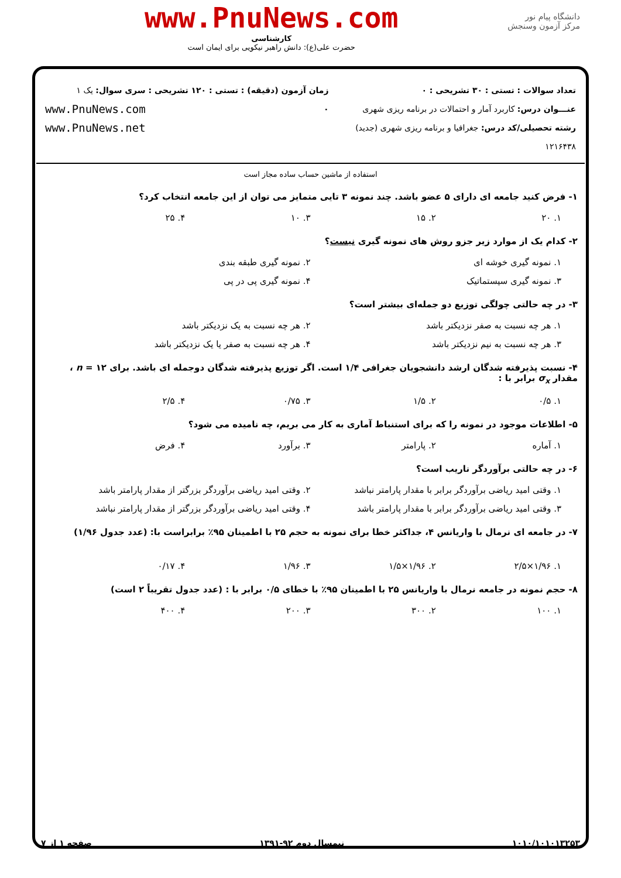دانشگاه پیام نور
مرکز آزمون وسنجش
www.PnuNews.com
کارشناسی
حضرت علی(ع): دانش راهبر نیکویی برای ایمان است
تعداد سوالات : تستی : ۳۰ تشریحی : ۰
عنـــوان درس: کاربرد آمار و احتمالات در برنامه ریزی شهری
رشته تحصیلی/کد درس: جغرافیا و برنامه ریزی شهری (جدید) ۱۲۱۶۴۳۸
زمان آزمون (دقیقه) : تستی : ۱۲۰ تشریحی : ۰
سری سوال: یک ۱
www.PnuNews.com
www.PnuNews.net
استفاده از ماشین حساب ساده مجاز است
۱- فرض کنید جامعه ای دارای ۵ عضو باشد. چند نمونه ۳ تایی متمایز می توان از این جامعه انتخاب کرد؟
۱. ۲۰ ۲. ۱۵ ۳. ۱۰ ۴. ۲۵
۲- کدام یک از موارد زیر جزو روش های نمونه گیری نیست؟
۱. نمونه گیری خوشه ای ۲. نمونه گیری طبقه بندی
۳. نمونه گیری سیستماتیک ۴. نمونه گیری پی در پی
۳- در چه حالتی چولگی توزیع دو جمله‌ای بیشتر است؟
۱. هر چه نسبت به صفر نزدیکتر باشد ۲. هر چه نسبت به یک نزدیکتر باشد
۳. هر چه نسبت به نیم نزدیکتر باشد ۴. هر چه نسبت به صفر یا یک نزدیکتر باشد
۴- نسبت پذیرفته شدگان ارشد دانشجویان جغرافی ۱/۴ است. اگر توزیع پذیرفته شدگان دوجمله ای باشد. برای n = ۱۲ ،
مقدار σ<sub>x</sub> برابر با :
۱. ۰/۵ ۲. ۱/۵ ۳. ۰/۷۵ ۴. ۲/۵
۵- اطلاعات موجود در نمونه را که برای استنباط آماری به کار می بریم، چه نامیده می شود؟
۱. آماره ۲. پارامتر ۳. برآورد ۴. فرض
۶- در چه حالتی برآوردگر ناریب است؟
۱. وقتی امید ریاضی برآوردگر برابر با مقدار پارامتر نباشد ۲. وقتی امید ریاضی برآوردگر بزرگتر از مقدار پارامتر باشد
۳. وقتی امید ریاضی برآوردگر برابر با مقدار پارامتر باشد ۴. وقتی امید ریاضی برآوردگر بزرگتر از مقدار پارامتر نباشد
۷- در جامعه ای نرمال با واریانس ۴، جداکثر خطا برای نمونه به حجم ۲۵ با اطمینان ۹۵٪ برابراست با: (عدد جدول ۱/۹۶)
۱. ۱/۹۶×۲/۵ ۲. ۱/۹۶×۱/۵ ۳. ۱/۹۶ ۴. ۰/۱۷
۸- حجم نمونه در جامعه نرمال با واریانس ۲۵ با اطمینان ۹۵٪ با خطای ۰/۵ برابر با : (عدد جدول تقریباً ۲ است)
۱. ۱۰۰ ۲. ۳۰۰ ۳. ۲۰۰ ۴. ۴۰۰
۱۰۱۰/۱۰۱۰۱۳۲۵۳ نیمسال دوم ۹۲-۱۳۹۱ صفحه ۱ از ۷